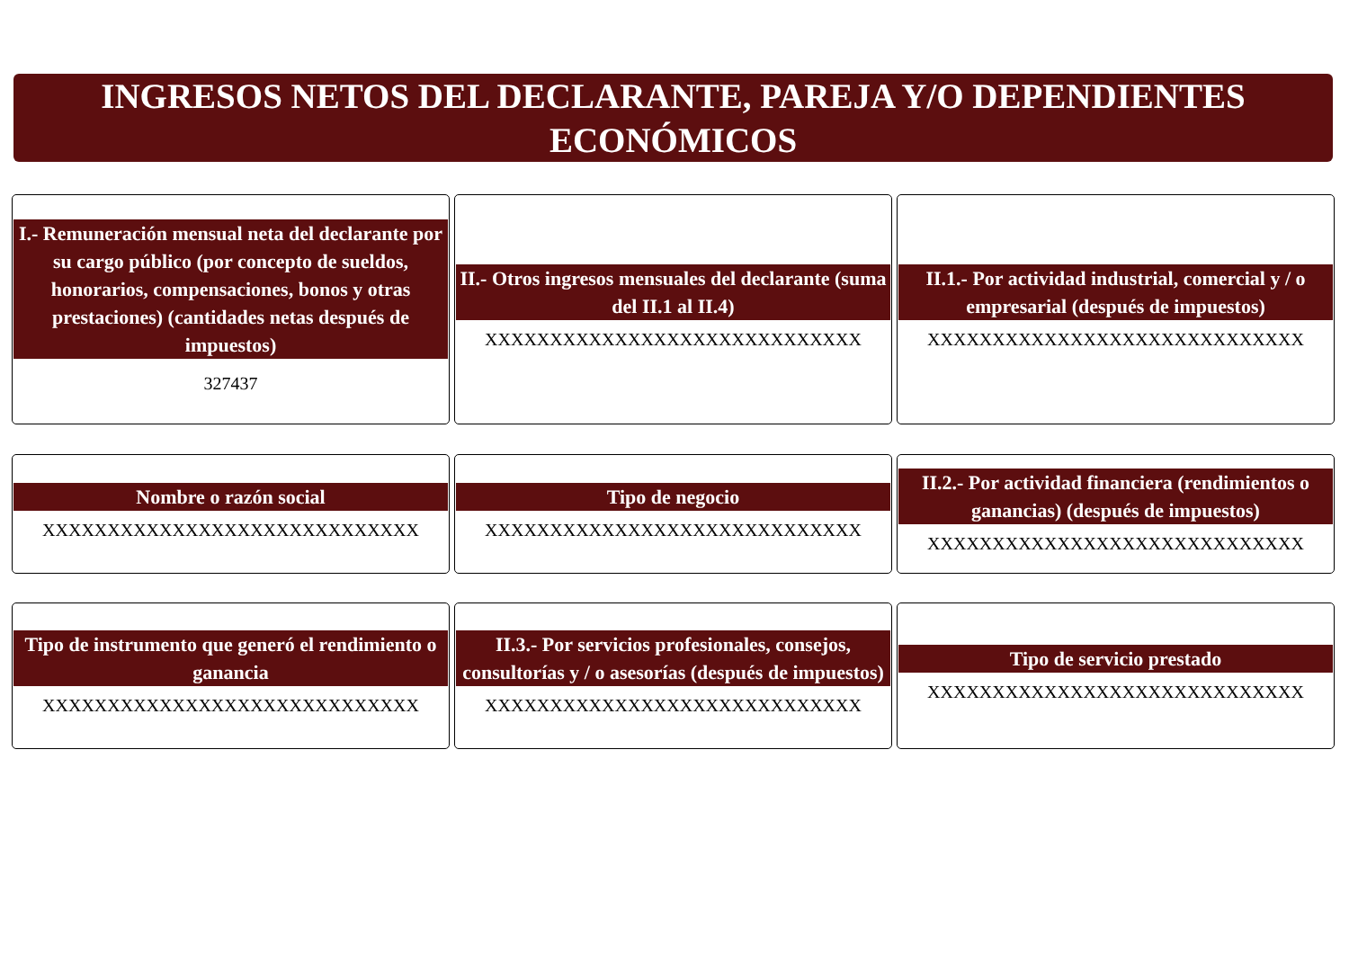INGRESOS NETOS DEL DECLARANTE, PAREJA Y/O DEPENDIENTES
ECONÓMICOS
I.- Remuneración mensual neta del declarante por su cargo público (por concepto de sueldos, honorarios, compensaciones, bonos y otras prestaciones) (cantidades netas después de impuestos)
327437
II.- Otros ingresos mensuales del declarante (suma del II.1 al II.4)
XXXXXXXXXXXXXXXXXXXXXXXXXXXXX
II.1.- Por actividad industrial, comercial y / o empresarial (después de impuestos)
XXXXXXXXXXXXXXXXXXXXXXXXXXXXX
Nombre o razón social
XXXXXXXXXXXXXXXXXXXXXXXXXXXXX
Tipo de negocio
XXXXXXXXXXXXXXXXXXXXXXXXXXXXX
II.2.- Por actividad financiera (rendimientos o ganancias) (después de impuestos)
XXXXXXXXXXXXXXXXXXXXXXXXXXXXX
Tipo de instrumento que generó el rendimiento o ganancia
XXXXXXXXXXXXXXXXXXXXXXXXXXXXX
II.3.- Por servicios profesionales, consejos, consultorías y / o asesorías (después de impuestos)
XXXXXXXXXXXXXXXXXXXXXXXXXXXXX
Tipo de servicio prestado
XXXXXXXXXXXXXXXXXXXXXXXXXXXXX